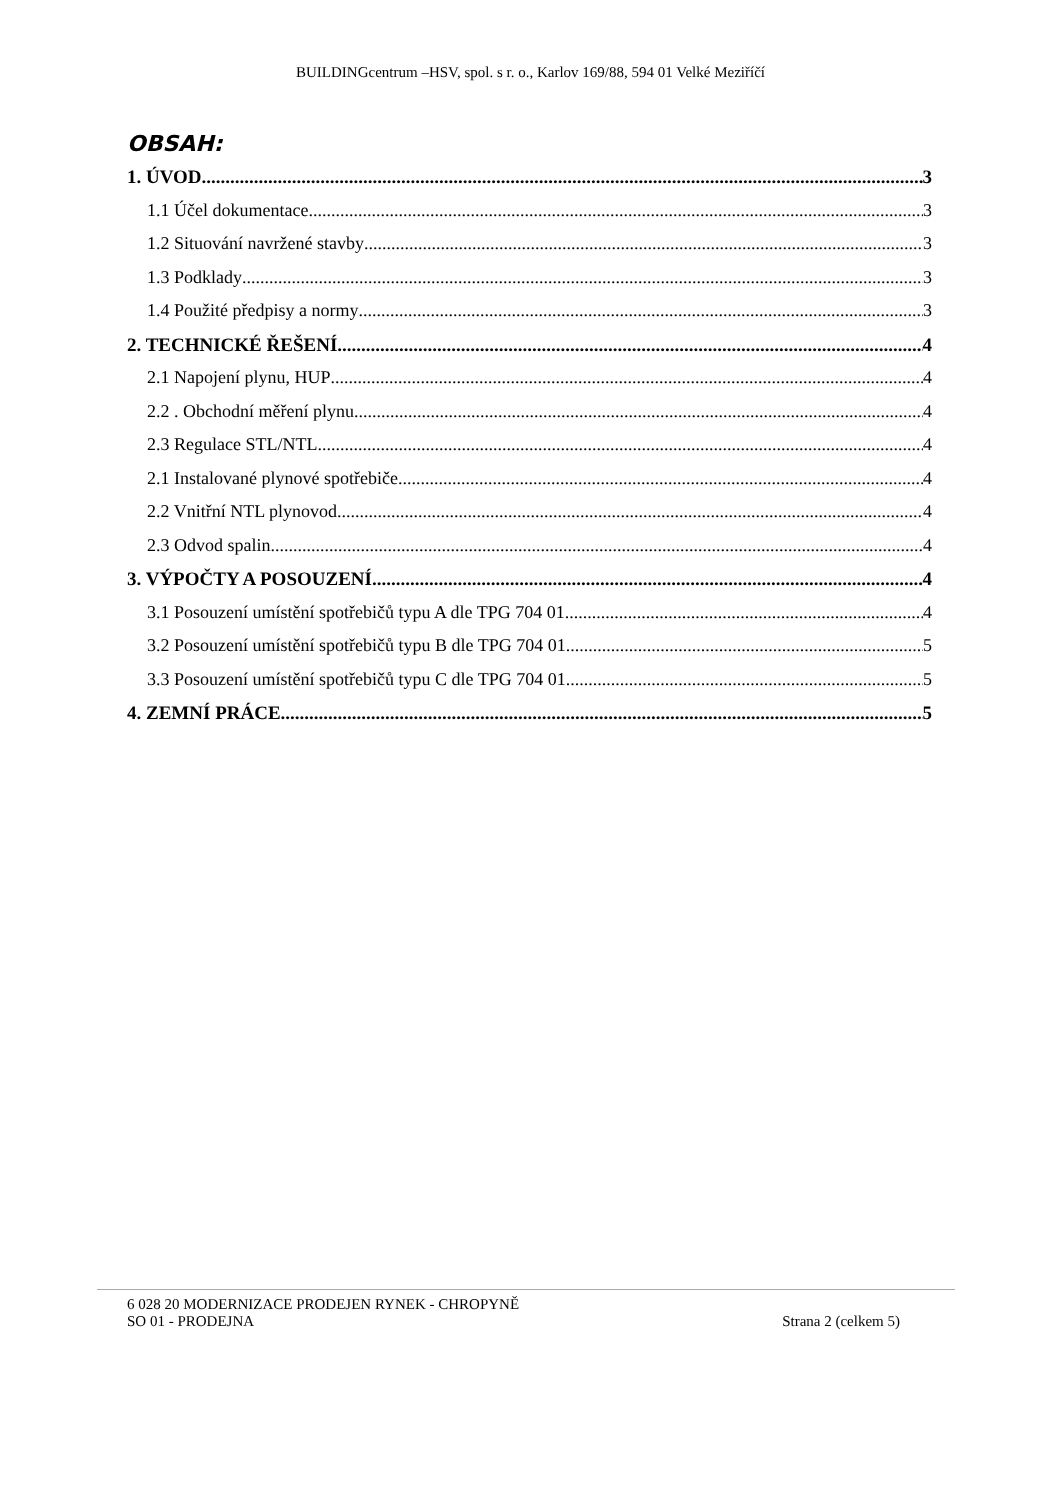BUILDINGcentrum –HSV, spol. s r. o., Karlov 169/88, 594 01 Velké Meziříčí
OBSAH:
1. ÚVOD 3
1.1 Účel dokumentace 3
1.2 Situování navržené stavby 3
1.3 Podklady 3
1.4 Použité předpisy a normy 3
2. TECHNICKÉ ŘEŠENÍ 4
2.1 Napojení plynu, HUP 4
2.2 . Obchodní měření plynu 4
2.3 Regulace STL/NTL 4
2.1 Instalované plynové spotřebiče 4
2.2 Vnitřní NTL plynovod 4
2.3 Odvod spalin 4
3. VÝPOČTY A POSOUZENÍ 4
3.1 Posouzení umístění spotřebičů typu A dle TPG 704 01 4
3.2 Posouzení umístění spotřebičů typu B dle TPG 704 01 5
3.3 Posouzení umístění spotřebičů typu C dle TPG 704 01 5
4. ZEMNÍ PRÁCE 5
6 028 20 MODERNIZACE PRODEJEN RYNEK - CHROPYNĚ
SO 01 - PRODEJNA Strana 2 (celkem 5)